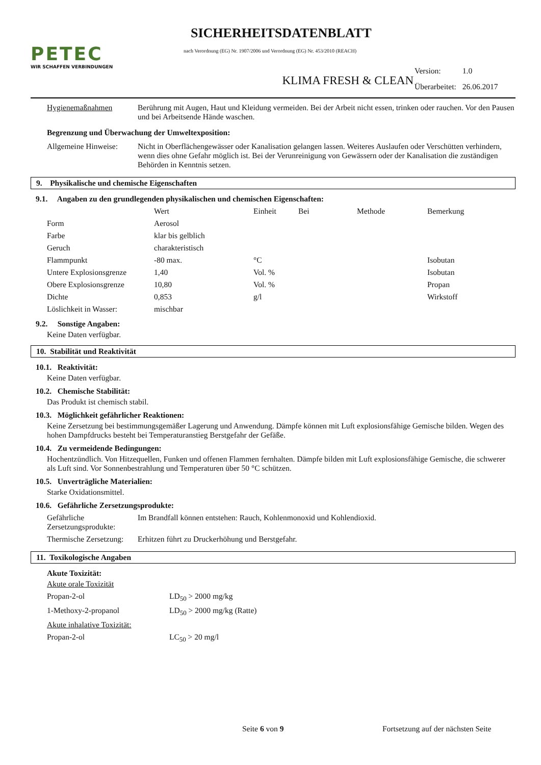PETEC
WIR SCHAFFEN VERBINDUNGEN
SICHERHEITSDATENBLATT
nach Verordnung (EG) Nr. 1907/2006 und Verordnung (EG) Nr. 453/2010 (REACH)
KLIMA FRESH & CLEAN
| Version: | 1.0 |
| Überarbeitet: | 26.06.2017 |
| Hygienemaßnahmen | Berührung mit Augen, Haut und Kleidung vermeiden. Bei der Arbeit nicht essen, trinken oder rauchen. Vor den Pausen und bei Arbeitsende Hände waschen. |
Begrenzung und Überwachung der Umweltexposition:
| Allgemeine Hinweise: | Nicht in Oberflächengewässer oder Kanalisation gelangen lassen. Weiteres Auslaufen oder Verschütten verhindern, wenn dies ohne Gefahr möglich ist. Bei der Verunreinigung von Gewässern oder der Kanalisation die zuständigen Behörden in Kenntnis setzen. |
9. Physikalische und chemische Eigenschaften
9.1. Angaben zu den grundlegenden physikalischen und chemischen Eigenschaften:
| | Wert | Einheit | Bei | Methode | Bemerkung |
| --- | --- | --- | --- | --- | --- |
| Form | Aerosol | | | | |
| Farbe | klar bis gelblich | | | | |
| Geruch | charakteristisch | | | | |
| Flammpunkt | -80 max. | °C | | | Isobutan |
| Untere Explosionsgrenze | 1,40 | Vol. % | | | Isobutan |
| Obere Explosionsgrenze | 10,80 | Vol. % | | | Propan |
| Dichte | 0,853 | g/l | | | Wirkstoff |
| Löslichkeit in Wasser: | mischbar | | | | |
9.2. Sonstige Angaben:
Keine Daten verfügbar.
10. Stabilität und Reaktivität
10.1. Reaktivität:
Keine Daten verfügbar.
10.2. Chemische Stabilität:
Das Produkt ist chemisch stabil.
10.3. Möglichkeit gefährlicher Reaktionen:
Keine Zersetzung bei bestimmungsgemäßer Lagerung und Anwendung. Dämpfe können mit Luft explosionsfähige Gemische bilden. Wegen des hohen Dampfdrucks besteht bei Temperaturanstieg Berstgefahr der Gefäße.
10.4. Zu vermeidende Bedingungen:
Hochentzündlich. Von Hitzequellen, Funken und offenen Flammen fernhalten. Dämpfe bilden mit Luft explosionsfähige Gemische, die schwerer als Luft sind. Vor Sonnenbestrahlung und Temperaturen über 50 °C schützen.
10.5. Unverträgliche Materialien:
Starke Oxidationsmittel.
10.6. Gefährliche Zersetzungsprodukte:
| Gefährliche Zersetzungsprodukte: | Im Brandfall können entstehen: Rauch, Kohlenmonoxid und Kohlendioxid. |
| Thermische Zersetzung: | Erhitzen führt zu Druckerhöhung und Berstgefahr. |
11. Toxikologische Angaben
Akute Toxizität:
Akute orale Toxizität
| Propan-2-ol | LD<sub>50</sub> > 2000 mg/kg |
| 1-Methoxy-2-propanol | LD<sub>50</sub> > 2000 mg/kg (Ratte) |
Akute inhalative Toxizität:
| Propan-2-ol | LC<sub>50</sub> > 20 mg/l |
Seite 6 von 9 Fortsetzung auf der nächsten Seite